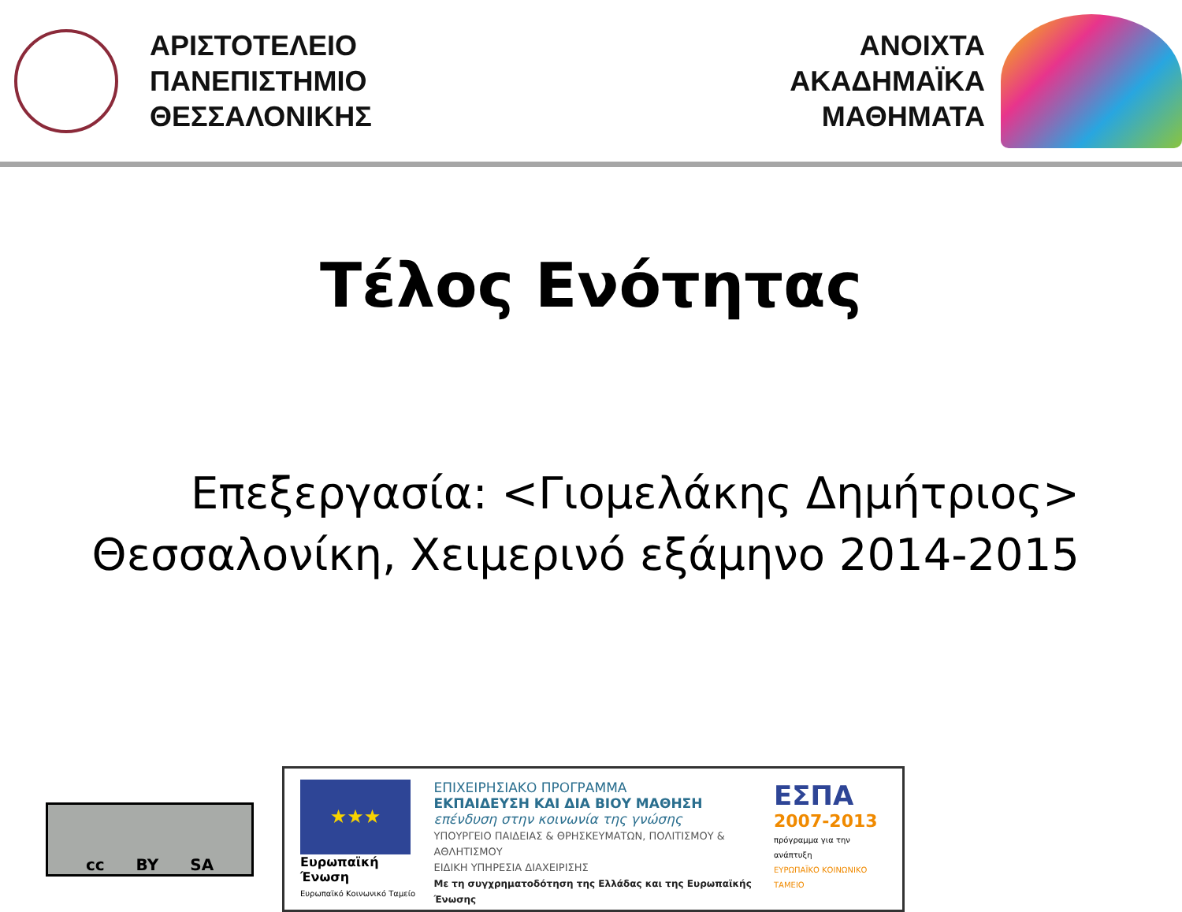ΑΡΙΣΤΟΤΕΛΕΙΟ
ΠΑΝΕΠΙΣΤΗΜΙΟ
ΘΕΣΣΑΛΟΝΙΚΗΣ
ΑΝΟΙΧΤΑ
ΑΚΑΔΗΜΑΪΚΑ
ΜΑΘΗΜΑΤΑ
Τέλος Ενότητας
Επεξεργασία: <Γιομελάκης Δημήτριος>
Θεσσαλονίκη, Χειμερινό εξάμηνο 2014-2015
cc BY SA
★★★
Ευρωπαϊκή Ένωση
Ευρωπαϊκό Κοινωνικό Ταμείο
ΕΠΙΧΕΙΡΗΣΙΑΚΟ ΠΡΟΓΡΑΜΜΑ
ΕΚΠΑΙΔΕΥΣΗ ΚΑΙ ΔΙΑ ΒΙΟΥ ΜΑΘΗΣΗ
επένδυση στην κοινωνία της γνώσης
ΥΠΟΥΡΓΕΙΟ ΠΑΙΔΕΙΑΣ & ΘΡΗΣΚΕΥΜΑΤΩΝ, ΠΟΛΙΤΙΣΜΟΥ & ΑΘΛΗΤΙΣΜΟΥ
ΕΙΔΙΚΗ ΥΠΗΡΕΣΙΑ ΔΙΑΧΕΙΡΙΣΗΣ
Με τη συγχρηματοδότηση της Ελλάδας και της Ευρωπαϊκής Ένωσης
ΕΣΠΑ
2007-2013
πρόγραμμα για την ανάπτυξη
ΕΥΡΩΠΑΪΚΟ ΚΟΙΝΩΝΙΚΟ ΤΑΜΕΙΟ